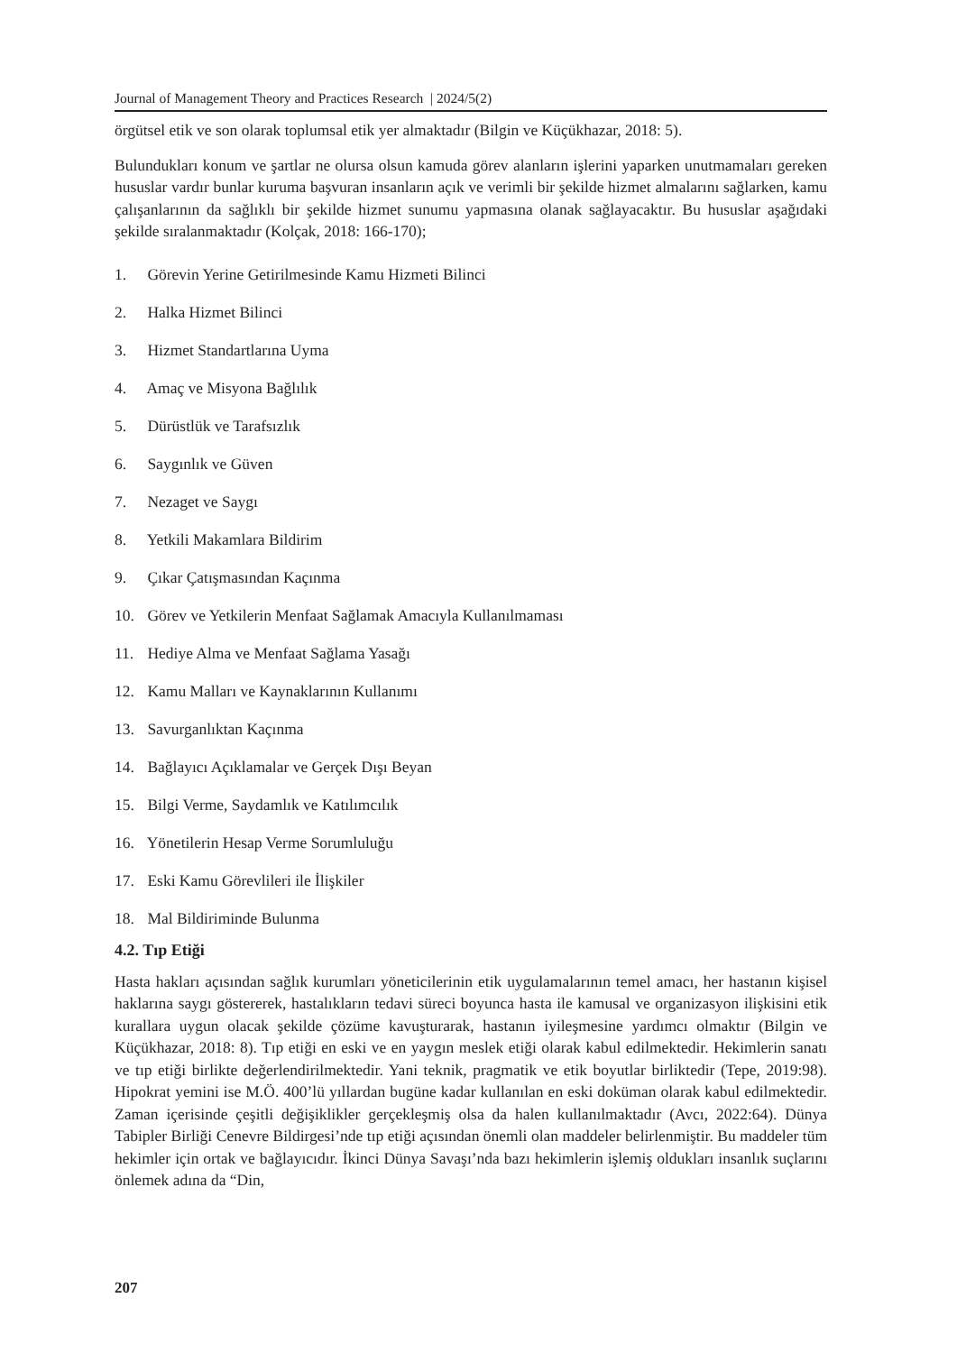Journal of Management Theory and Practices Research | 2024/5(2)
örgütsel etik ve son olarak toplumsal etik yer almaktadır (Bilgin ve Küçükhazar, 2018: 5).
Bulundukları konum ve şartlar ne olursa olsun kamuda görev alanların işlerini yaparken unutmamaları gereken hususlar vardır bunlar kuruma başvuran insanların açık ve verimli bir şekilde hizmet almalarını sağlarken, kamu çalışanlarının da sağlıklı bir şekilde hizmet sunumu yapmasına olanak sağlayacaktır. Bu hususlar aşağıdaki şekilde sıralanmaktadır (Kolçak, 2018: 166-170);
1. Görevin Yerine Getirilmesinde Kamu Hizmeti Bilinci
2. Halka Hizmet Bilinci
3. Hizmet Standartlarına Uyma
4. Amaç ve Misyona Bağlılık
5. Dürüstlük ve Tarafsızlık
6. Saygınlık ve Güven
7. Nezaget ve Saygı
8. Yetkili Makamlara Bildirim
9. Çıkar Çatışmasından Kaçınma
10. Görev ve Yetkilerin Menfaat Sağlamak Amacıyla Kullanılmaması
11. Hediye Alma ve Menfaat Sağlama Yasağı
12. Kamu Malları ve Kaynaklarının Kullanımı
13. Savurganlıktan Kaçınma
14. Bağlayıcı Açıklamalar ve Gerçek Dışı Beyan
15. Bilgi Verme, Saydamlık ve Katılımcılık
16. Yönetilerin Hesap Verme Sorumluluğu
17. Eski Kamu Görevlileri ile İlişkiler
18. Mal Bildiriminde Bulunma
4.2. Tıp Etiği
Hasta hakları açısından sağlık kurumları yöneticilerinin etik uygulamalarının temel amacı, her hastanın kişisel haklarına saygı göstererek, hastalıkların tedavi süreci boyunca hasta ile kamusal ve organizasyon ilişkisini etik kurallara uygun olacak şekilde çözüme kavuşturarak, hastanın iyileşmesine yardımcı olmaktır (Bilgin ve Küçükhazar, 2018: 8). Tıp etiği en eski ve en yaygın meslek etiği olarak kabul edilmektedir. Hekimlerin sanatı ve tıp etiği birlikte değerlendirilmektedir. Yani teknik, pragmatik ve etik boyutlar birliktedir (Tepe, 2019:98). Hipokrat yemini ise M.Ö. 400’lü yıllardan bugüne kadar kullanılan en eski doküman olarak kabul edilmektedir. Zaman içerisinde çeşitli değişiklikler gerçekleşmiş olsa da halen kullanılmaktadır (Avcı, 2022:64). Dünya Tabipler Birliği Cenevre Bildirgesi’nde tıp etiği açısından önemli olan maddeler belirlenmiştir. Bu maddeler tüm hekimler için ortak ve bağlayıcıdır. İkinci Dünya Savaşı’nda bazı hekimlerin işlemiş oldukları insanlık suçlarını önlemek adına da “Din,
207